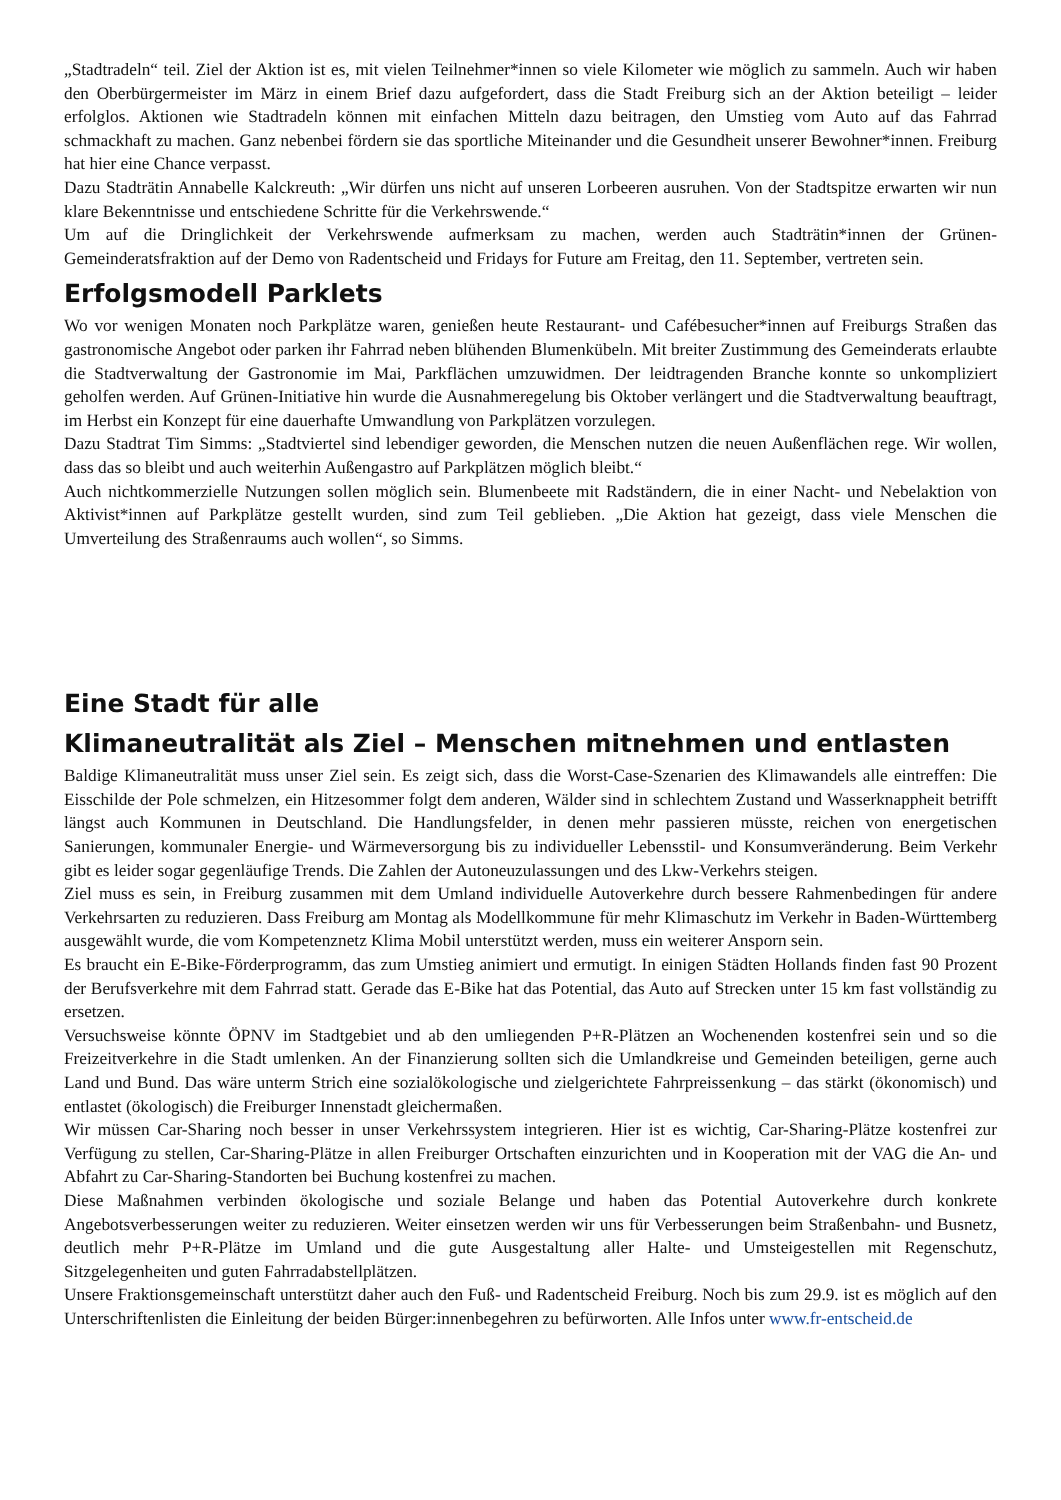„Stadtradeln“ teil. Ziel der Aktion ist es, mit vielen Teilnehmer*innen so viele Kilometer wie möglich zu sammeln. Auch wir haben den Oberbürgermeister im März in einem Brief dazu aufgefordert, dass die Stadt Freiburg sich an der Aktion beteiligt – leider erfolglos. Aktionen wie Stadtradeln können mit einfachen Mitteln dazu beitragen, den Umstieg vom Auto auf das Fahrrad schmackhaft zu machen. Ganz nebenbei fördern sie das sportliche Miteinander und die Gesundheit unserer Bewohner*innen. Freiburg hat hier eine Chance verpasst.
Dazu Stadträtin Annabelle Kalckreuth: „Wir dürfen uns nicht auf unseren Lorbeeren ausruhen. Von der Stadtspitze erwarten wir nun klare Bekenntnisse und entschiedene Schritte für die Verkehrswende.“
Um auf die Dringlichkeit der Verkehrswende aufmerksam zu machen, werden auch Stadträtin*innen der Grünen-Gemeinderatsfraktion auf der Demo von Radentscheid und Fridays for Future am Freitag, den 11. September, vertreten sein.
Erfolgsmodell Parklets
Wo vor wenigen Monaten noch Parkplätze waren, genießen heute Restaurant- und Cafébesucher*innen auf Freiburgs Straßen das gastronomische Angebot oder parken ihr Fahrrad neben blühenden Blumenkübeln. Mit breiter Zustimmung des Gemeinderats erlaubte die Stadtverwaltung der Gastronomie im Mai, Parkflächen umzuwidmen. Der leidtragenden Branche konnte so unkompliziert geholfen werden. Auf Grünen-Initiative hin wurde die Ausnahmeregelung bis Oktober verlängert und die Stadtverwaltung beauftragt, im Herbst ein Konzept für eine dauerhafte Umwandlung von Parkplätzen vorzulegen.
Dazu Stadtrat Tim Simms: „Stadtviertel sind lebendiger geworden, die Menschen nutzen die neuen Außenflächen rege. Wir wollen, dass das so bleibt und auch weiterhin Außengastro auf Parkplätzen möglich bleibt.“
Auch nichtkommerzielle Nutzungen sollen möglich sein. Blumenbeete mit Radständern, die in einer Nacht- und Nebelaktion von Aktivist*innen auf Parkplätze gestellt wurden, sind zum Teil geblieben. „Die Aktion hat gezeigt, dass viele Menschen die Umverteilung des Straßenraums auch wollen“, so Simms.
Eine Stadt für alle
Klimaneutralität als Ziel – Menschen mitnehmen und entlasten
Baldige Klimaneutralität muss unser Ziel sein. Es zeigt sich, dass die Worst-Case-Szenarien des Klimawandels alle eintreffen: Die Eisschilde der Pole schmelzen, ein Hitzesommer folgt dem anderen, Wälder sind in schlechtem Zustand und Wasserknappheit betrifft längst auch Kommunen in Deutschland. Die Handlungsfelder, in denen mehr passieren müsste, reichen von energetischen Sanierungen, kommunaler Energie- und Wärmeversorgung bis zu individueller Lebensstil- und Konsumveränderung. Beim Verkehr gibt es leider sogar gegenläufige Trends. Die Zahlen der Autoneuzulassungen und des Lkw-Verkehrs steigen.
Ziel muss es sein, in Freiburg zusammen mit dem Umland individuelle Autoverkehre durch bessere Rahmenbedingen für andere Verkehrsarten zu reduzieren. Dass Freiburg am Montag als Modellkommune für mehr Klimaschutz im Verkehr in Baden-Württemberg ausgewählt wurde, die vom Kompetenznetz Klima Mobil unterstützt werden, muss ein weiterer Ansporn sein.
Es braucht ein E-Bike-Förderprogramm, das zum Umstieg animiert und ermutigt. In einigen Städten Hollands finden fast 90 Prozent der Berufsverkehre mit dem Fahrrad statt. Gerade das E-Bike hat das Potential, das Auto auf Strecken unter 15 km fast vollständig zu ersetzen.
Versuchsweise könnte ÖPNV im Stadtgebiet und ab den umliegenden P+R-Plätzen an Wochenenden kostenfrei sein und so die Freizeitverkehre in die Stadt umlenken. An der Finanzierung sollten sich die Umlandkreise und Gemeinden beteiligen, gerne auch Land und Bund. Das wäre unterm Strich eine sozialökologische und zielgerichtete Fahrpreissenkung – das stärkt (ökonomisch) und entlastet (ökologisch) die Freiburger Innenstadt gleichermaßen.
Wir müssen Car-Sharing noch besser in unser Verkehrssystem integrieren. Hier ist es wichtig, Car-Sharing-Plätze kostenfrei zur Verfügung zu stellen, Car-Sharing-Plätze in allen Freiburger Ortschaften einzurichten und in Kooperation mit der VAG die An- und Abfahrt zu Car-Sharing-Standorten bei Buchung kostenfrei zu machen.
Diese Maßnahmen verbinden ökologische und soziale Belange und haben das Potential Autoverkehre durch konkrete Angebotsverbesserungen weiter zu reduzieren. Weiter einsetzen werden wir uns für Verbesserungen beim Straßenbahn- und Busnetz, deutlich mehr P+R-Plätze im Umland und die gute Ausgestaltung aller Halte- und Umsteigestellen mit Regenschutz, Sitzgelegenheiten und guten Fahrradabstellplätzen.
Unsere Fraktionsgemeinschaft unterstützt daher auch den Fuß- und Radentscheid Freiburg. Noch bis zum 29.9. ist es möglich auf den Unterschriftenlisten die Einleitung der beiden Bürger:innenbegehren zu befürworten. Alle Infos unter www.fr-entscheid.de